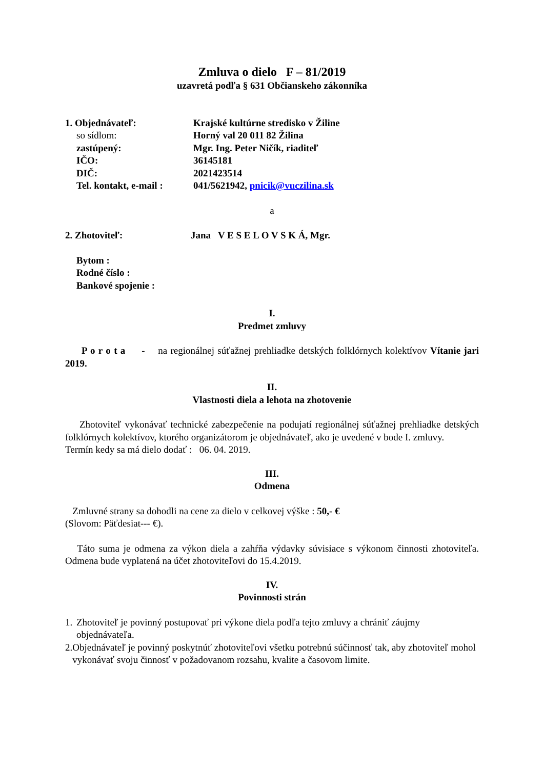Zmluva o dielo F – 81/2019
uzavretá podľa § 631 Občianskeho zákonníka
1. Objednávateľ: Krajské kultúrne stredisko v Žiline
so sídlom: Horný val 20 011 82 Žilina
zastúpený: Mgr. Ing. Peter Ničík, riaditeľ
IČO: 36145181
DIČ: 2021423514
Tel. kontakt, e-mail :
041/5621942, pnicik@vuczilina.sk
a
2. Zhotoviteľ: Jana V E S E L O V S K Á, Mgr.
Bytom :
Rodné číslo :
Bankové spojenie :
I.
Predmet zmluvy
P o r o t a - na regionálnej súťažnej prehliadke detských folklórnych kolektívov Vítanie jari 2019.
II.
Vlastnosti diela a lehota na zhotovenie
Zhotoviteľ vykonávať technické zabezpečenie na podujatí regionálnej súťažnej prehliadke detských folklórnych kolektívov, ktorého organizátorom je objednávateľ, ako je uvedené v bode I. zmluvy.
Termín kedy sa má dielo dodať : 06. 04. 2019.
III.
Odmena
Zmluvné strany sa dohodli na cene za dielo v celkovej výške : 50,- €
(Slovom: Päťdesiat--- €).
Táto suma je odmena za výkon diela a zahŕňa výdavky súvisiace s výkonom činnosti zhotoviteľa. Odmena bude vyplatená na účet zhotoviteľovi do 15.4.2019.
IV.
Povinnosti strán
1.
Zhotoviteľ je povinný postupovať pri výkone diela podľa tejto zmluvy a chrániť záujmy objednávateľa.
2.
Objednávateľ je povinný poskytnúť zhotoviteľovi všetku potrebnú súčinnosť tak, aby zhotoviteľ mohol vykonávať svoju činnosť v požadovanom rozsahu, kvalite a časovom limite.